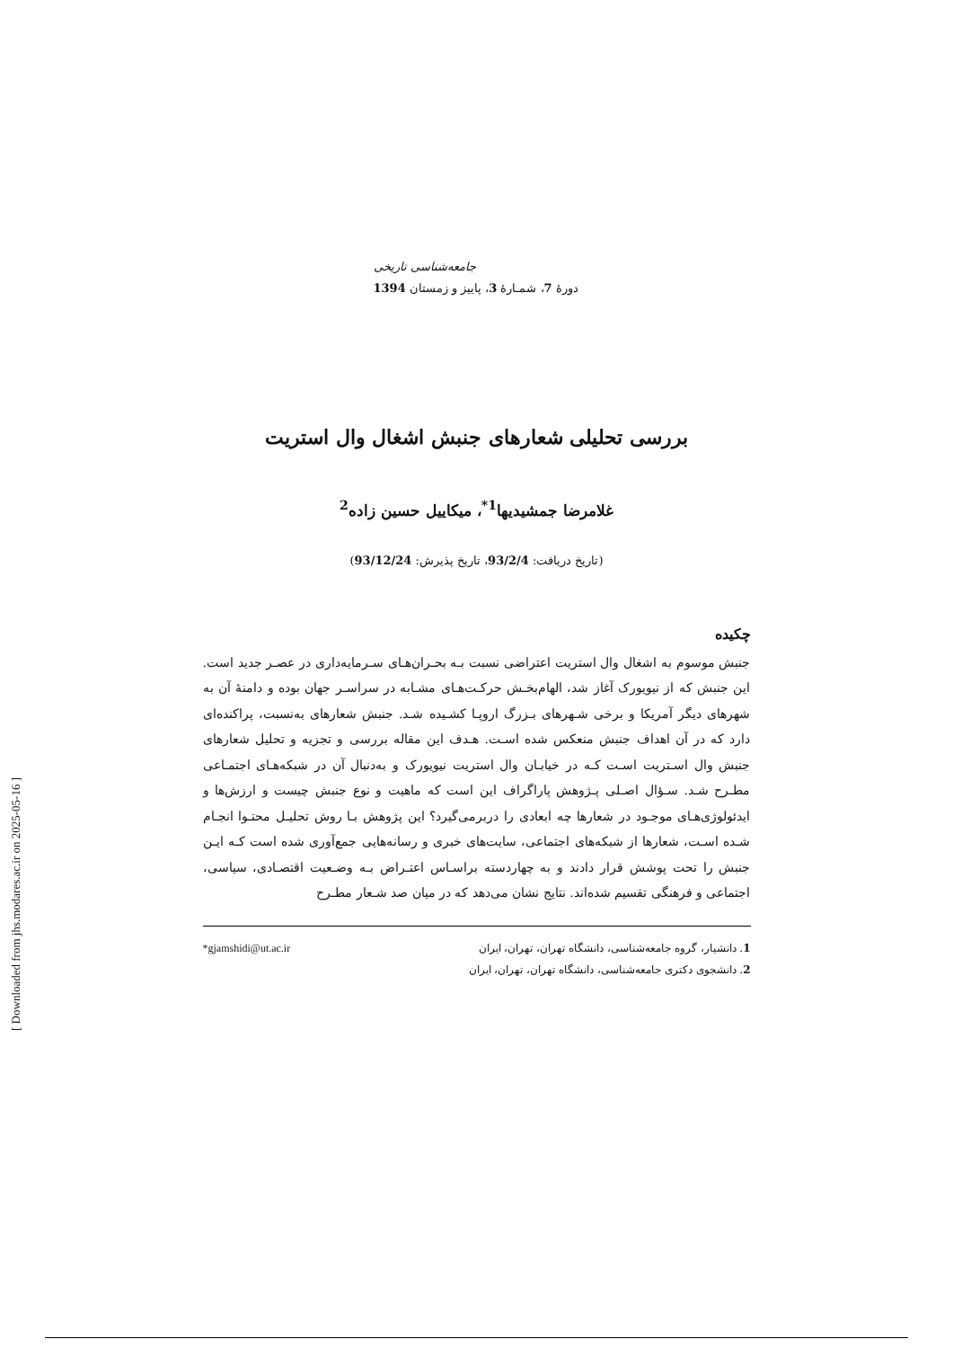جامعه‌شناسی تاریخی
دورهٔ 7، شمـارهٔ 3، پاییز و زمستان 1394
بررسی تحلیلی شعارهای جنبش اشغال وال استریت
غلامرضا جمشیدیها<sup>1*</sup>، میکاییل حسین زاده<sup>2</sup>
(تاریخ دریافت: 93/2/4، تاریخ پذیرش: 93/12/24)
چکیده
جنبش موسوم به اشغال وال استریت اعتراضی نسبت بـه بحـران‌هـای سـرمایه‌داری در عصـر جدید است. این جنبش که از نیویورک آغاز شد، الهام‌بخـش حرکـت‌هـای مشـابه در سراسـر جهان بوده و دامنهٔ آن به شهرهای دیگر آمریکا و برخی شـهرهای بـزرگ اروپـا کشـیده شـد. جنبش شعارهای به‌نسبت، پراکنده‌ای دارد که در آن اهداف جنبش منعکس شده اسـت. هـدف این مقاله بررسی و تجزیه و تحلیل شعارهای جنبش وال اسـتریت اسـت کـه در خیابـان وال استریت نیویورک و به‌دنبال آن در شبکه‌هـای اجتمـاعی مطـرح شـد. سـؤال اصـلی پـژوهش پاراگراف این است که ماهیت و نوع جنبش چیست و ارزش‌ها و ایدئولوژی‌هـای موجـود در شعارها چه ابعادی را دربرمی‌گیرد؟ این پژوهش بـا روش تحلیـل محتـوا انجـام شـده اسـت، شعارها از شبکه‌های اجتماعی، سایت‌های خبری و رسانه‌هایی جمع‌آوری شده است کـه ایـن جنبش را تحت پوشش قرار دادند و به چهاردسته براسـاس اعتـراض بـه وضـعیت اقتصـادی، سیاسی، اجتماعی و فرهنگی تقسیم شده‌اند. نتایج نشان می‌دهد که در میان صد شـعار مطـرح
1. دانشیار، گروه جامعه‌شناسی، دانشگاه تهران، تهران، ایران *gjamshidi@ut.ac.ir
2. دانشجوی دکتری جامعه‌شناسی، دانشگاه تهران، تهران، ایران
[ Downloaded from jhs.modares.ac.ir on 2025-05-16 ]